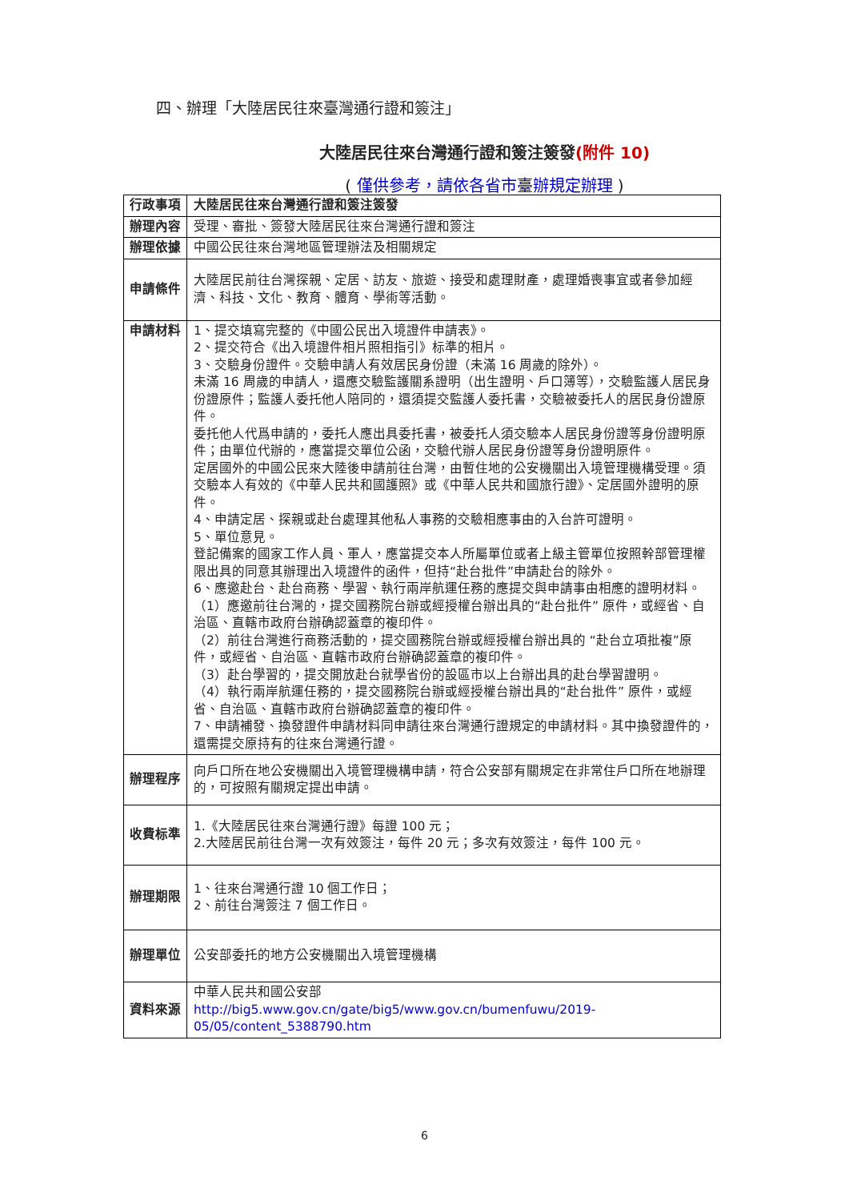四、辦理「大陸居民往來臺灣通行證和簽注」
大陸居民往來台灣通行證和簽注簽發(附件 10)
( 僅供參考，請依各省市臺辦規定辦理 )
| 行政事項 | 大陸居民往來台灣通行證和簽注簽發 |
| 辦理內容 | 受理、審批、簽發大陸居民往來台灣通行證和簽注 |
| 辦理依據 | 中國公民往來台灣地區管理辦法及相關規定 |
| 申請條件 | 大陸居民前往台灣探親、定居、訪友、旅遊、接受和處理財產，處理婚喪事宜或者參加經濟、科技、文化、教育、體育、學術等活動。 |
| 申請材料 | 1、提交填寫完整的《中國公民出入境證件申請表》。 2、提交符合《出入境證件相片照相指引》标準的相片。 3、交驗身份證件。交驗申請人有效居民身份證（未滿 16 周歲的除外）。 未滿 16 周歲的申請人，還應交驗監護關系證明（出生證明、戶口簿等），交驗監護人居民身份證原件；監護人委托他人陪同的，還須提交監護人委托書，交驗被委托人的居民身份證原件。 委托他人代爲申請的，委托人應出具委托書，被委托人須交驗本人居民身份證等身份證明原件；由單位代辦的，應當提交單位公函，交驗代辦人居民身份證等身份證明原件。 定居國外的中國公民來大陸後申請前往台灣，由暫住地的公安機關出入境管理機構受理。須交驗本人有效的《中華人民共和國護照》或《中華人民共和國旅行證》、定居國外證明的原件。 4、申請定居、探親或赴台處理其他私人事務的交驗相應事由的入台許可證明。 5、單位意見。 登記備案的國家工作人員、軍人，應當提交本人所屬單位或者上級主管單位按照幹部管理權限出具的同意其辦理出入境證件的函件，但持“赴台批件”申請赴台的除外。 6、應邀赴台、赴台商務、學習、執行兩岸航運任務的應提交與申請事由相應的證明材料。 （1）應邀前往台灣的，提交國務院台辦或經授權台辦出具的“赴台批件” 原件，或經省、自治區、直轄市政府台辦确認蓋章的複印件。 （2）前往台灣進行商務活動的，提交國務院台辦或經授權台辦出具的 “赴台立項批複”原件，或經省、自治區、直轄市政府台辦确認蓋章的複印件。 （3）赴台學習的，提交開放赴台就學省份的設區市以上台辦出具的赴台學習證明。 （4）執行兩岸航運任務的，提交國務院台辦或經授權台辦出具的“赴台批件” 原件，或經省、自治區、直轄市政府台辦确認蓋章的複印件。 7、申請補發、換發證件申請材料同申請往來台灣通行證規定的申請材料。其中換發證件的，還需提交原持有的往來台灣通行證。 |
| 辦理程序 | 向戶口所在地公安機關出入境管理機構申請，符合公安部有關規定在非常住戶口所在地辦理的，可按照有關規定提出申請。 |
| 收費标準 | 1.《大陸居民往來台灣通行證》每證 100 元； 2.大陸居民前往台灣一次有效簽注，每件 20 元；多次有效簽注，每件 100 元。 |
| 辦理期限 | 1、往來台灣通行證 10 個工作日； 2、前往台灣簽注 7 個工作日。 |
| 辦理單位 | 公安部委托的地方公安機關出入境管理機構 |
| 資料來源 | 中華人民共和國公安部 http://big5.www.gov.cn/gate/big5/www.gov.cn/bumenfuwu/2019-05/05/content_5388790.htm |
6